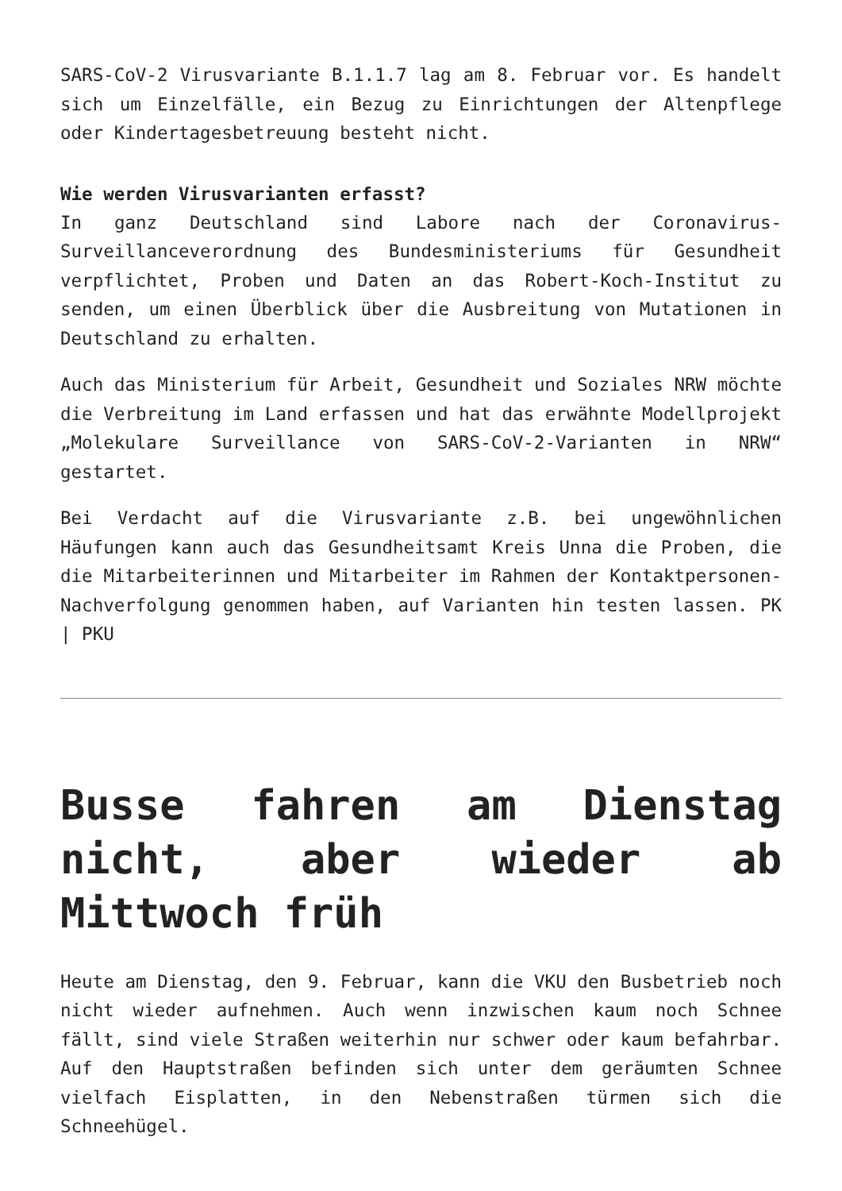SARS-CoV-2 Virusvariante B.1.1.7 lag am 8. Februar vor. Es handelt sich um Einzelfälle, ein Bezug zu Einrichtungen der Altenpflege oder Kindertagesbetreuung besteht nicht.
Wie werden Virusvarianten erfasst?
In ganz Deutschland sind Labore nach der Coronavirus-Surveillanceverordnung des Bundesministeriums für Gesundheit verpflichtet, Proben und Daten an das Robert-Koch-Institut zu senden, um einen Überblick über die Ausbreitung von Mutationen in Deutschland zu erhalten.
Auch das Ministerium für Arbeit, Gesundheit und Soziales NRW möchte die Verbreitung im Land erfassen und hat das erwähnte Modellprojekt „Molekulare Surveillance von SARS-CoV-2-Varianten in NRW“ gestartet.
Bei Verdacht auf die Virusvariante z.B. bei ungewöhnlichen Häufungen kann auch das Gesundheitsamt Kreis Unna die Proben, die die Mitarbeiterinnen und Mitarbeiter im Rahmen der Kontaktpersonen-Nachverfolgung genommen haben, auf Varianten hin testen lassen. PK | PKU
Busse fahren am Dienstag nicht, aber wieder ab Mittwoch früh
Heute am Dienstag, den 9. Februar, kann die VKU den Busbetrieb noch nicht wieder aufnehmen. Auch wenn inzwischen kaum noch Schnee fällt, sind viele Straßen weiterhin nur schwer oder kaum befahrbar. Auf den Hauptstraßen befinden sich unter dem geräumten Schnee vielfach Eisplatten, in den Nebenstraßen türmen sich die Schneehügel.